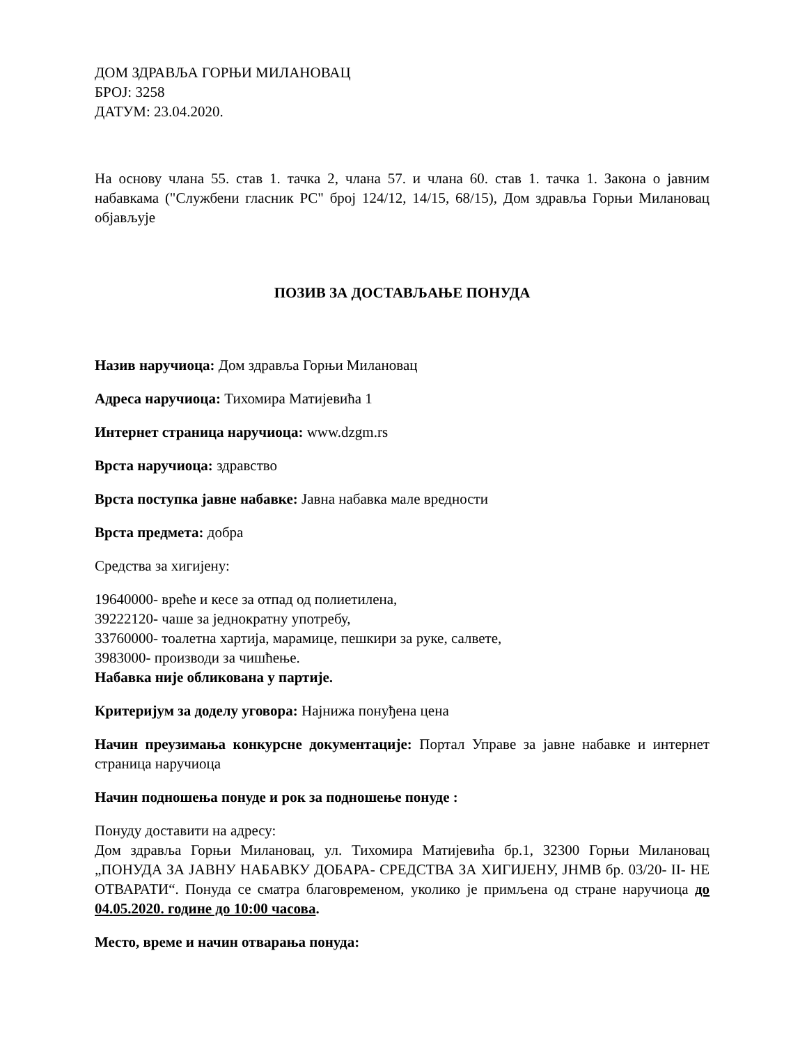ДОМ ЗДРАВЉА ГОРЊИ МИЛАНОВАЦ
БРОЈ: 3258
ДАТУМ: 23.04.2020.
На основу члана 55. став 1. тачка 2, члана 57. и члана 60. став 1. тачка 1. Закона о јавним набавкама ("Службени гласник РС" број 124/12, 14/15, 68/15), Дом здравља Горњи Милановац објављује
ПОЗИВ ЗА ДОСТАВЉАЊЕ ПОНУДА
Назив наручиоца: Дом здравља Горњи Милановац
Адреса наручиоца: Тихомира Матијевића 1
Интернет страница наручиоца: www.dzgm.rs
Врста наручиоца: здравство
Врста поступка јавне набавке: Јавна набавка мале вредности
Врста предмета: добра
Средства за хигијену:
19640000- вреће и кесе за отпад од полиетилена,
39222120- чаше за једнократну употребу,
33760000- тоалетна хартија, марамице, пешкири за руке, салвете,
3983000- производи за чишћење.
Набавка није обликована у партије.
Критеријум за доделу уговора: Најнижа понуђена цена
Начин преузимања конкурсне документације: Портал Управе за јавне набавке и интернет страница наручиоца
Начин подношења понуде и рок за подношење понуде :
Понуду доставити на адресу:
Дом здравља Горњи Милановац, ул. Тихомира Матијевића бр.1, 32300 Горњи Милановац „ПОНУДА ЗА ЈАВНУ НАБАВКУ ДОБАРА- СРЕДСТВА ЗА ХИГИЈЕНУ, ЈНМВ бр. 03/20- II- НЕ ОТВАРАТИ“. Понуда се сматра благовременом, уколико је примљена од стране наручиоца до 04.05.2020. године до 10:00 часова.
Место, време и начин отварања понуда: